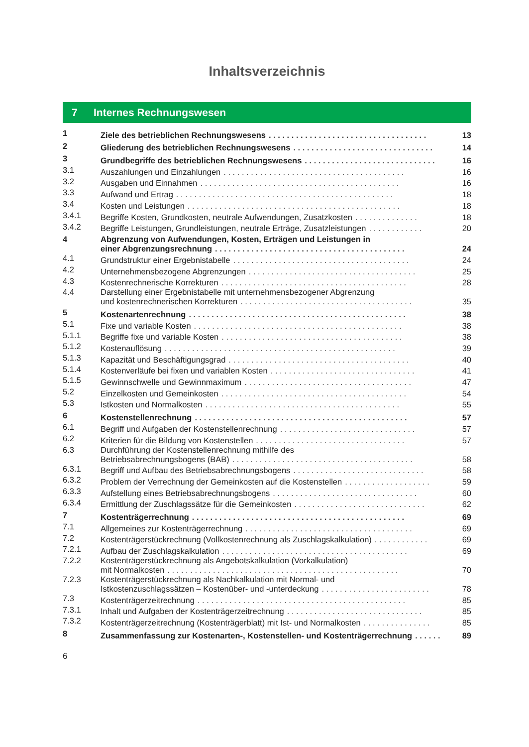Inhaltsverzeichnis
7 Internes Rechnungswesen
| 1 | Ziele des betrieblichen Rechnungswesens . . . . . . . . . . . . . . . . . . . . . . . . . . . . . . . . . . . | 13 |
| 2 | Gliederung des betrieblichen Rechnungswesens . . . . . . . . . . . . . . . . . . . . . . . . . . . . . . . | 14 |
| 3 | Grundbegriffe des betrieblichen Rechnungswesens . . . . . . . . . . . . . . . . . . . . . . . . . . . . . | 16 |
| 3.1 | Auszahlungen und Einzahlungen . . . . . . . . . . . . . . . . . . . . . . . . . . . . . . . . . . . . . . . . | 16 |
| 3.2 | Ausgaben und Einnahmen . . . . . . . . . . . . . . . . . . . . . . . . . . . . . . . . . . . . . . . . . . . . | 16 |
| 3.3 | Aufwand und Ertrag . . . . . . . . . . . . . . . . . . . . . . . . . . . . . . . . . . . . . . . . . . . . . . . . | 18 |
| 3.4 | Kosten und Leistungen . . . . . . . . . . . . . . . . . . . . . . . . . . . . . . . . . . . . . . . . . . . . . . . | 18 |
| 3.4.1 | Begriffe Kosten, Grundkosten, neutrale Aufwendungen, Zusatzkosten . . . . . . . . . . . . . . | 18 |
| 3.4.2 | Begriffe Leistungen, Grundleistungen, neutrale Erträge, Zusatzleistungen . . . . . . . . . . . . | 20 |
| 4 | Abgrenzung von Aufwendungen, Kosten, Erträgen und Leistungen in einer Abgrenzungsrechnung . . . . . . . . . . . . . . . . . . . . . . . . . . . . . . . . . . . . . . . . . . | 24 |
| 4.1 | Grundstruktur einer Ergebnistabelle . . . . . . . . . . . . . . . . . . . . . . . . . . . . . . . . . . . . . . . | 24 |
| 4.2 | Unternehmensbezogene Abgrenzungen . . . . . . . . . . . . . . . . . . . . . . . . . . . . . . . . . . . . . | 25 |
| 4.3 | Kostenrechnerische Korrekturen . . . . . . . . . . . . . . . . . . . . . . . . . . . . . . . . . . . . . . . . . | 28 |
| 4.4 | Darstellung einer Ergebnistabelle mit unternehmensbezogener Abgrenzung und kostenrechnerischen Korrekturen . . . . . . . . . . . . . . . . . . . . . . . . . . . . . . . . . . . . . . | 35 |
| 5 | Kostenartenrechnung . . . . . . . . . . . . . . . . . . . . . . . . . . . . . . . . . . . . . . . . . . . . . . . . | 38 |
| 5.1 | Fixe und variable Kosten . . . . . . . . . . . . . . . . . . . . . . . . . . . . . . . . . . . . . . . . . . . . . . | 38 |
| 5.1.1 | Begriffe fixe und variable Kosten . . . . . . . . . . . . . . . . . . . . . . . . . . . . . . . . . . . . . . . . | 38 |
| 5.1.2 | Kostenauflösung . . . . . . . . . . . . . . . . . . . . . . . . . . . . . . . . . . . . . . . . . . . . . . . . . . . | 39 |
| 5.1.3 | Kapazität und Beschäftigungsgrad . . . . . . . . . . . . . . . . . . . . . . . . . . . . . . . . . . . . . . . . | 40 |
| 5.1.4 | Kostenverläufe bei fixen und variablen Kosten . . . . . . . . . . . . . . . . . . . . . . . . . . . . . . . . | 41 |
| 5.1.5 | Gewinnschwelle und Gewinnmaximum . . . . . . . . . . . . . . . . . . . . . . . . . . . . . . . . . . . . . | 47 |
| 5.2 | Einzelkosten und Gemeinkosten . . . . . . . . . . . . . . . . . . . . . . . . . . . . . . . . . . . . . . . . . | 54 |
| 5.3 | Istkosten und Normalkosten . . . . . . . . . . . . . . . . . . . . . . . . . . . . . . . . . . . . . . . . . . . | 55 |
| 6 | Kostenstellenrechnung . . . . . . . . . . . . . . . . . . . . . . . . . . . . . . . . . . . . . . . . . . . . . . . | 57 |
| 6.1 | Begriff und Aufgaben der Kostenstellenrechnung . . . . . . . . . . . . . . . . . . . . . . . . . . . . . . | 57 |
| 6.2 | Kriterien für die Bildung von Kostenstellen . . . . . . . . . . . . . . . . . . . . . . . . . . . . . . . . . | 57 |
| 6.3 | Durchführung der Kostenstellenrechnung mithilfe des Betriebsabrechnungsbogens (BAB) . . . . . . . . . . . . . . . . . . . . . . . . . . . . . . . . . . . . . . . . | 58 |
| 6.3.1 | Begriff und Aufbau des Betriebsabrechnungsbogens . . . . . . . . . . . . . . . . . . . . . . . . . . . . . | 58 |
| 6.3.2 | Problem der Verrechnung der Gemeinkosten auf die Kostenstellen . . . . . . . . . . . . . . . . . . . | 59 |
| 6.3.3 | Aufstellung eines Betriebsabrechnungsbogens . . . . . . . . . . . . . . . . . . . . . . . . . . . . . . . . | 60 |
| 6.3.4 | Ermittlung der Zuschlagssätze für die Gemeinkosten . . . . . . . . . . . . . . . . . . . . . . . . . . . . . | 62 |
| 7 | Kostenträgerrechnung . . . . . . . . . . . . . . . . . . . . . . . . . . . . . . . . . . . . . . . . . . . . . . . | 69 |
| 7.1 | Allgemeines zur Kostenträgerrechnung . . . . . . . . . . . . . . . . . . . . . . . . . . . . . . . . . . . . . | 69 |
| 7.2 | Kostenträgerstückrechnung (Vollkostenrechnung als Zuschlagskalkulation) . . . . . . . . . . . . | 69 |
| 7.2.1 | Aufbau der Zuschlagskalkulation . . . . . . . . . . . . . . . . . . . . . . . . . . . . . . . . . . . . . . . . . | 69 |
| 7.2.2 | Kostenträgerstückrechnung als Angebotskalkulation (Vorkalkulation) mit Normalkosten . . . . . . . . . . . . . . . . . . . . . . . . . . . . . . . . . . . . . . . . . . . . . . . . . . . | 70 |
| 7.2.3 | Kostenträgerstückrechnung als Nachkalkulation mit Normal- und Istkostenzuschlagssätzen – Kostenüber- und -unterdeckung . . . . . . . . . . . . . . . . . . . . . . . . | 78 |
| 7.3 | Kostenträgerzeitrechnung . . . . . . . . . . . . . . . . . . . . . . . . . . . . . . . . . . . . . . . . . . . . . . | 85 |
| 7.3.1 | Inhalt und Aufgaben der Kostenträgerzeitrechnung . . . . . . . . . . . . . . . . . . . . . . . . . . . . . . | 85 |
| 7.3.2 | Kostenträgerzeitrechnung (Kostenträgerblatt) mit Ist- und Normalkosten . . . . . . . . . . . . . . . | 85 |
| 8 | Zusammenfassung zur Kostenarten-, Kostenstellen- und Kostenträgerrechnung . . . . . . | 89 |
6